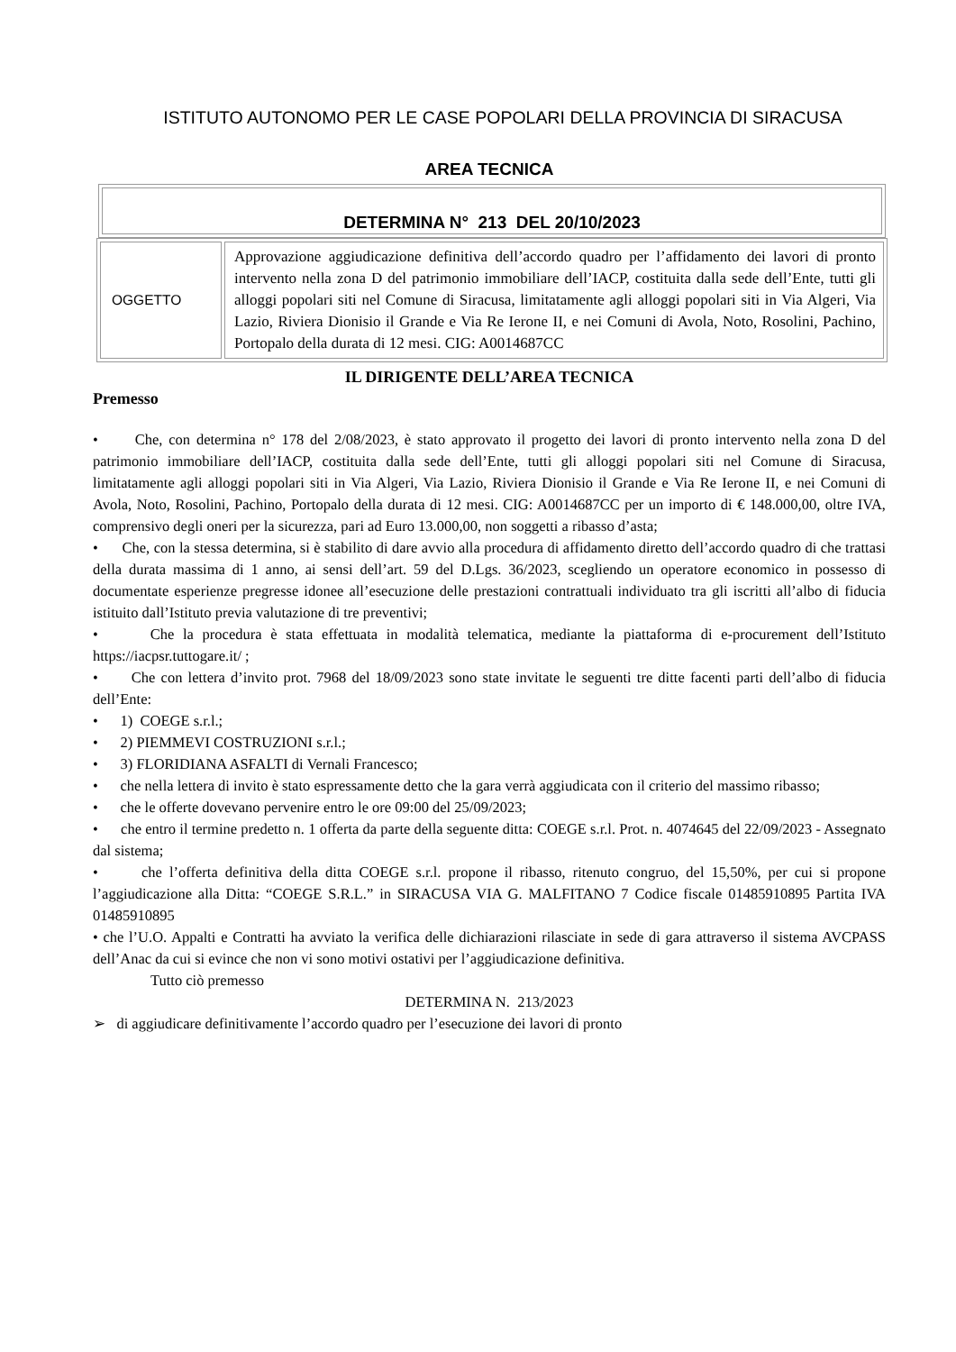ISTITUTO AUTONOMO PER LE CASE POPOLARI DELLA PROVINCIA DI SIRACUSA
AREA TECNICA
DETERMINA N° 213 DEL 20/10/2023
| OGGETTO | Approvazione aggiudicazione definitiva dell’accordo quadro per l’affidamento dei lavori di pronto intervento nella zona D del patrimonio immobiliare dell’IACP, costituita dalla sede dell’Ente, tutti gli alloggi popolari siti nel Comune di Siracusa, limitatamente agli alloggi popolari siti in Via Algeri, Via Lazio, Riviera Dionisio il Grande e Via Re Ierone II, e nei Comuni di Avola, Noto, Rosolini, Pachino, Portopalo della durata di 12 mesi. CIG: A0014687CC |
IL DIRIGENTE DELL’AREA TECNICA
Premesso
• Che, con determina n° 178 del 2/08/2023, è stato approvato il progetto dei lavori di pronto intervento nella zona D del patrimonio immobiliare dell’IACP, costituita dalla sede dell’Ente, tutti gli alloggi popolari siti nel Comune di Siracusa, limitatamente agli alloggi popolari siti in Via Algeri, Via Lazio, Riviera Dionisio il Grande e Via Re Ierone II, e nei Comuni di Avola, Noto, Rosolini, Pachino, Portopalo della durata di 12 mesi. CIG: A0014687CC per un importo di € 148.000,00, oltre IVA, comprensivo degli oneri per la sicurezza, pari ad Euro 13.000,00, non soggetti a ribasso d’asta;
• Che, con la stessa determina, si è stabilito di dare avvio alla procedura di affidamento diretto dell’accordo quadro di che trattasi della durata massima di 1 anno, ai sensi dell’art. 59 del D.Lgs. 36/2023, scegliendo un operatore economico in possesso di documentate esperienze pregresse idonee all’esecuzione delle prestazioni contrattuali individuato tra gli iscritti all’albo di fiducia istituito dall’Istituto previa valutazione di tre preventivi;
• Che la procedura è stata effettuata in modalità telematica, mediante la piattaforma di e-procurement dell’Istituto https://iacpsr.tuttogare.it/ ;
• Che con lettera d’invito prot. 7968 del 18/09/2023 sono state invitate le seguenti tre ditte facenti parti dell’albo di fiducia dell’Ente:
• 1) COEGE s.r.l.;
• 2) PIEMMEVI COSTRUZIONI s.r.l.;
• 3) FLORIDIANA ASFALTI di Vernali Francesco;
• che nella lettera di invito è stato espressamente detto che la gara verrà aggiudicata con il criterio del massimo ribasso;
• che le offerte dovevano pervenire entro le ore 09:00 del 25/09/2023;
• che entro il termine predetto n. 1 offerta da parte della seguente ditta: COEGE s.r.l. Prot. n. 4074645 del 22/09/2023 - Assegnato dal sistema;
• che l’offerta definitiva della ditta COEGE s.r.l. propone il ribasso, ritenuto congruo, del 15,50%, per cui si propone l’aggiudicazione alla Ditta: “COEGE S.R.L.” in SIRACUSA VIA G. MALFITANO 7 Codice fiscale 01485910895 Partita IVA 01485910895
• che l’U.O. Appalti e Contratti ha avviato la verifica delle dichiarazioni rilasciate in sede di gara attraverso il sistema AVCPASS dell’Anac da cui si evince che non vi sono motivi ostativi per l’aggiudicazione definitiva.
Tutto ciò premesso
DETERMINA N. 213/2023
➢ di aggiudicare definitivamente l’accordo quadro per l’esecuzione dei lavori di pronto